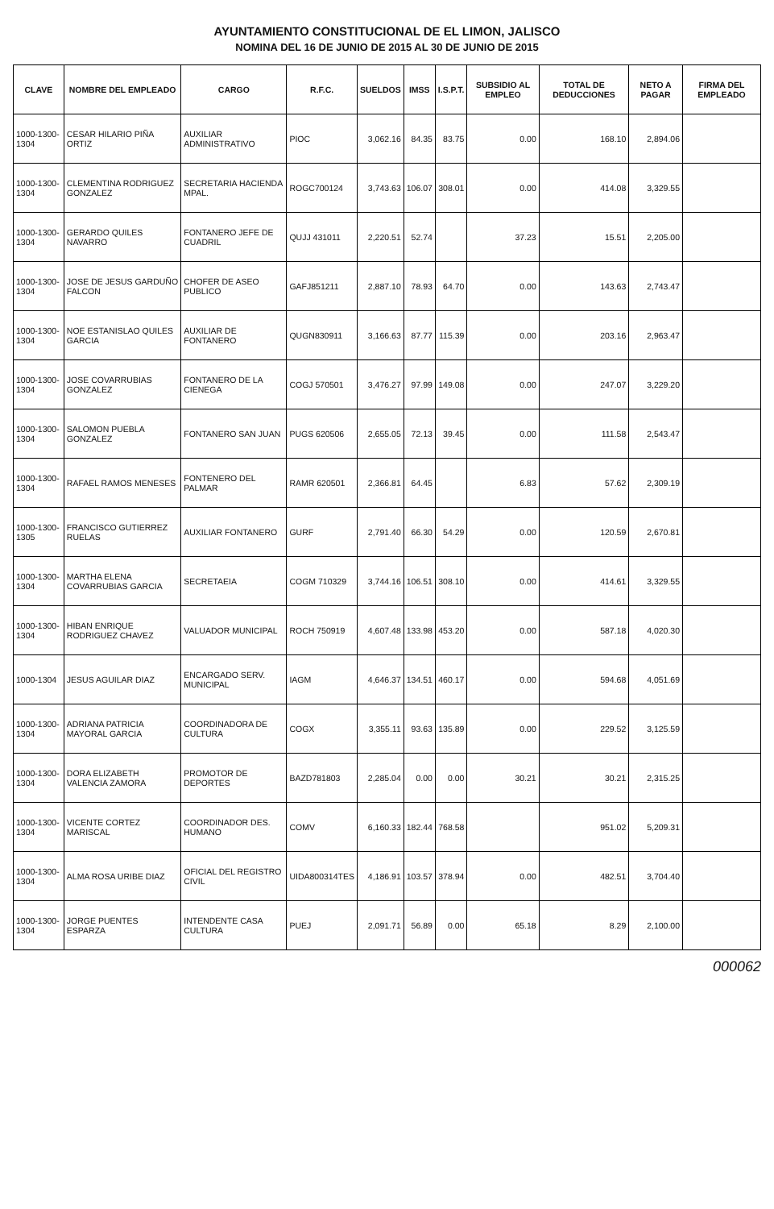AYUNTAMIENTO CONSTITUCIONAL DE EL LIMON, JALISCO
NOMINA DEL 16 DE JUNIO DE 2015 AL 30 DE JUNIO DE 2015
| CLAVE | NOMBRE DEL EMPLEADO | CARGO | R.F.C. | SUELDOS | IMSS | I.S.P.T. | SUBSIDIO AL EMPLEO | TOTAL DE DEDUCCIONES | NETO A PAGAR | FIRMA DEL EMPLEADO |
| --- | --- | --- | --- | --- | --- | --- | --- | --- | --- | --- |
| 1000-1300-1304 | CESAR HILARIO PIÑA ORTIZ | AUXILIAR ADMINISTRATIVO | PIOC | 3,062.16 | 84.35 | 83.75 | 0.00 | 168.10 | 2,894.06 | |
| 1000-1300-1304 | CLEMENTINA RODRIGUEZ GONZALEZ | SECRETARIA HACIENDA MPAL. | ROGC700124 | 3,743.63 | 106.07 | 308.01 | 0.00 | 414.08 | 3,329.55 | |
| 1000-1300-1304 | GERARDO QUILES NAVARRO | FONTANERO JEFE DE CUADRIL | QUJJ 431011 | 2,220.51 | 52.74 | | 37.23 | 15.51 | 2,205.00 | |
| 1000-1300-1304 | JOSE DE JESUS GARDUÑO FALCON | CHOFER DE ASEO PUBLICO | GAFJ851211 | 2,887.10 | 78.93 | 64.70 | 0.00 | 143.63 | 2,743.47 | |
| 1000-1300-1304 | NOE ESTANISLAO QUILES GARCIA | AUXILIAR DE FONTANERO | QUGN830911 | 3,166.63 | 87.77 | 115.39 | 0.00 | 203.16 | 2,963.47 | |
| 1000-1300-1304 | JOSE COVARRUBIAS GONZALEZ | FONTANERO DE LA CIENEGA | COGJ 570501 | 3,476.27 | 97.99 | 149.08 | 0.00 | 247.07 | 3,229.20 | |
| 1000-1300-1304 | SALOMON PUEBLA GONZALEZ | FONTANERO SAN JUAN | PUGS 620506 | 2,655.05 | 72.13 | 39.45 | 0.00 | 111.58 | 2,543.47 | |
| 1000-1300-1304 | RAFAEL RAMOS MENESES | FONTENERO DEL PALMAR | RAMR 620501 | 2,366.81 | 64.45 | | 6.83 | 57.62 | 2,309.19 | |
| 1000-1300-1305 | FRANCISCO GUTIERREZ RUELAS | AUXILIAR FONTANERO | GURF | 2,791.40 | 66.30 | 54.29 | 0.00 | 120.59 | 2,670.81 | |
| 1000-1300-1304 | MARTHA ELENA COVARRUBIAS GARCIA | SECRETAEIA | COGM 710329 | 3,744.16 | 106.51 | 308.10 | 0.00 | 414.61 | 3,329.55 | |
| 1000-1300-1304 | HIBAN ENRIQUE RODRIGUEZ CHAVEZ | VALUADOR MUNICIPAL | ROCH 750919 | 4,607.48 | 133.98 | 453.20 | 0.00 | 587.18 | 4,020.30 | |
| 1000-1304 | JESUS AGUILAR DIAZ | ENCARGADO SERV. MUNICIPAL | IAGM | 4,646.37 | 134.51 | 460.17 | 0.00 | 594.68 | 4,051.69 | |
| 1000-1300-1304 | ADRIANA PATRICIA MAYORAL GARCIA | COORDINADORA DE CULTURA | COGX | 3,355.11 | 93.63 | 135.89 | 0.00 | 229.52 | 3,125.59 | |
| 1000-1300-1304 | DORA ELIZABETH VALENCIA ZAMORA | PROMOTOR DE DEPORTES | BAZD781803 | 2,285.04 | 0.00 | 0.00 | 30.21 | 30.21 | 2,315.25 | |
| 1000-1300-1304 | VICENTE CORTEZ MARISCAL | COORDINADOR DES. HUMANO | COMV | 6,160.33 | 182.44 | 768.58 | | 951.02 | 5,209.31 | |
| 1000-1300-1304 | ALMA ROSA URIBE DIAZ | OFICIAL DEL REGISTRO CIVIL | UIDA800314TES | 4,186.91 | 103.57 | 378.94 | 0.00 | 482.51 | 3,704.40 | |
| 1000-1300-1304 | JORGE PUENTES ESPARZA | INTENDENTE CASA CULTURA | PUEJ | 2,091.71 | 56.89 | 0.00 | 65.18 | 8.29 | 2,100.00 | |
000062